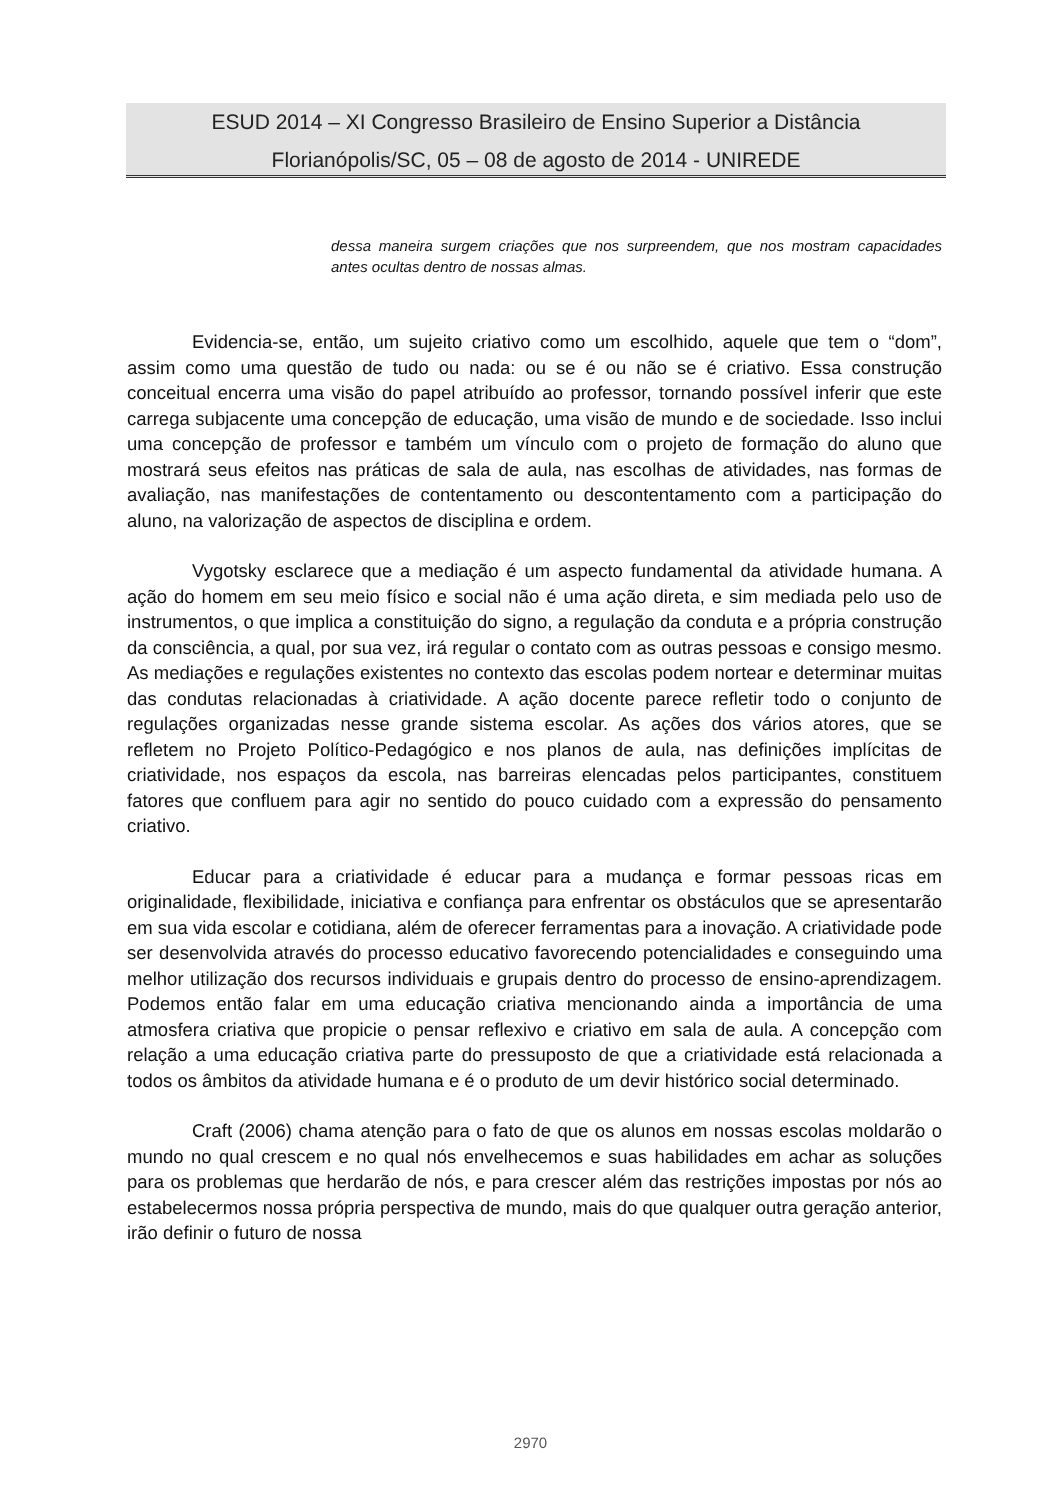ESUD 2014 – XI Congresso Brasileiro de Ensino Superior a Distância
Florianópolis/SC, 05 – 08 de agosto de 2014 - UNIREDE
dessa maneira surgem criações que nos surpreendem, que nos mostram capacidades antes ocultas dentro de nossas almas.
Evidencia-se, então, um sujeito criativo como um escolhido, aquele que tem o “dom”, assim como uma questão de tudo ou nada: ou se é ou não se é criativo. Essa construção conceitual encerra uma visão do papel atribuído ao professor, tornando possível inferir que este carrega subjacente uma concepção de educação, uma visão de mundo e de sociedade. Isso inclui uma concepção de professor e também um vínculo com o projeto de formação do aluno que mostrará seus efeitos nas práticas de sala de aula, nas escolhas de atividades, nas formas de avaliação, nas manifestações de contentamento ou descontentamento com a participação do aluno, na valorização de aspectos de disciplina e ordem.
Vygotsky esclarece que a mediação é um aspecto fundamental da atividade humana. A ação do homem em seu meio físico e social não é uma ação direta, e sim mediada pelo uso de instrumentos, o que implica a constituição do signo, a regulação da conduta e a própria construção da consciência, a qual, por sua vez, irá regular o contato com as outras pessoas e consigo mesmo. As mediações e regulações existentes no contexto das escolas podem nortear e determinar muitas das condutas relacionadas à criatividade. A ação docente parece refletir todo o conjunto de regulações organizadas nesse grande sistema escolar. As ações dos vários atores, que se refletem no Projeto Político-Pedagógico e nos planos de aula, nas definições implícitas de criatividade, nos espaços da escola, nas barreiras elencadas pelos participantes, constituem fatores que confluem para agir no sentido do pouco cuidado com a expressão do pensamento criativo.
Educar para a criatividade é educar para a mudança e formar pessoas ricas em originalidade, flexibilidade, iniciativa e confiança para enfrentar os obstáculos que se apresentarão em sua vida escolar e cotidiana, além de oferecer ferramentas para a inovação. A criatividade pode ser desenvolvida através do processo educativo favorecendo potencialidades e conseguindo uma melhor utilização dos recursos individuais e grupais dentro do processo de ensino-aprendizagem. Podemos então falar em uma educação criativa mencionando ainda a importância de uma atmosfera criativa que propicie o pensar reflexivo e criativo em sala de aula. A concepção com relação a uma educação criativa parte do pressuposto de que a criatividade está relacionada a todos os âmbitos da atividade humana e é o produto de um devir histórico social determinado.
Craft (2006) chama atenção para o fato de que os alunos em nossas escolas moldarão o mundo no qual crescem e no qual nós envelhecemos e suas habilidades em achar as soluções para os problemas que herdarão de nós, e para crescer além das restrições impostas por nós ao estabelecermos nossa própria perspectiva de mundo, mais do que qualquer outra geração anterior, irão definir o futuro de nossa
2970